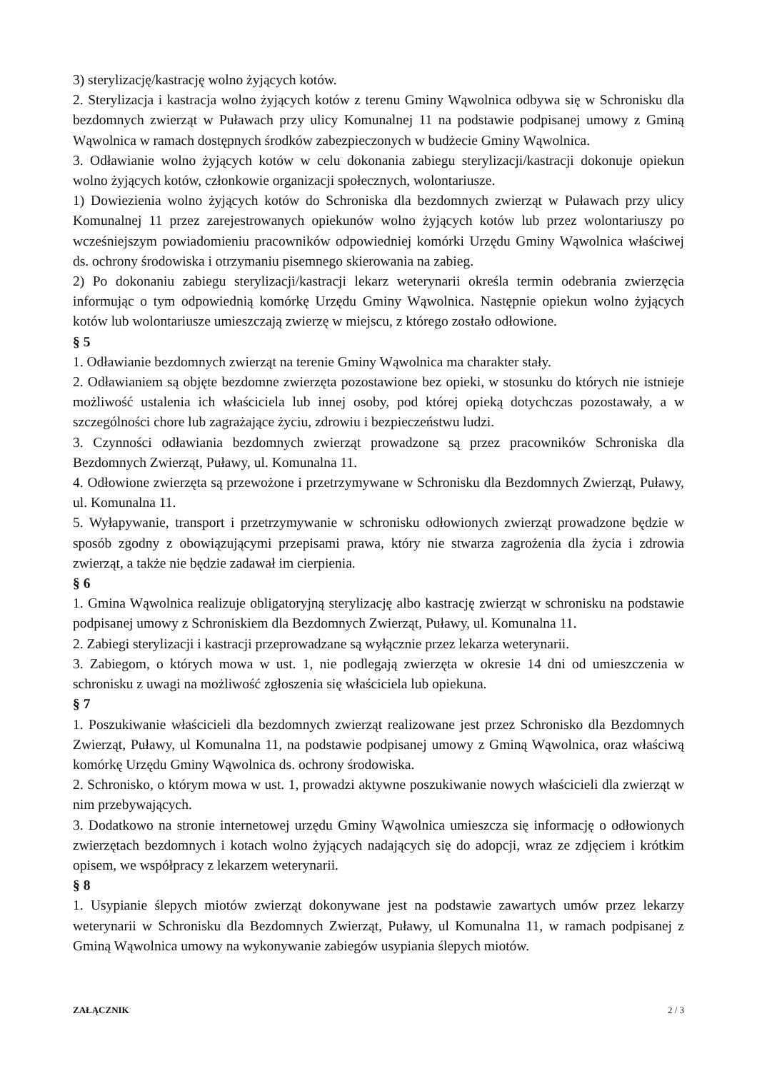3) sterylizację/kastrację wolno żyjących kotów.
2. Sterylizacja i kastracja wolno żyjących kotów z terenu Gminy Wąwolnica odbywa się w Schronisku dla bezdomnych zwierząt w Puławach przy ulicy Komunalnej 11 na podstawie podpisanej umowy z Gminą Wąwolnica w ramach dostępnych środków zabezpieczonych w budżecie Gminy Wąwolnica.
3. Odławianie wolno żyjących kotów w celu dokonania zabiegu sterylizacji/kastracji dokonuje opiekun wolno żyjących kotów, członkowie organizacji społecznych, wolontariusze.
1) Dowiezienia wolno żyjących kotów do Schroniska dla bezdomnych zwierząt w Puławach przy ulicy Komunalnej 11 przez zarejestrowanych opiekunów wolno żyjących kotów lub przez wolontariuszy po wcześniejszym powiadomieniu pracowników odpowiedniej komórki Urzędu Gminy Wąwolnica właściwej ds. ochrony środowiska i otrzymaniu pisemnego skierowania na zabieg.
2) Po dokonaniu zabiegu sterylizacji/kastracji lekarz weterynarii określa termin odebrania zwierzęcia informując o tym odpowiednią komórkę Urzędu Gminy Wąwolnica. Następnie opiekun wolno żyjących kotów lub wolontariusze umieszczają zwierzę w miejscu, z którego zostało odłowione.
§ 5
1. Odławianie bezdomnych zwierząt na terenie Gminy Wąwolnica ma charakter stały.
2. Odławianiem są objęte bezdomne zwierzęta pozostawione bez opieki, w stosunku do których nie istnieje możliwość ustalenia ich właściciela lub innej osoby, pod której opieką dotychczas pozostawały, a w szczególności chore lub zagrażające życiu, zdrowiu i bezpieczeństwu ludzi.
3. Czynności odławiania bezdomnych zwierząt prowadzone są przez pracowników Schroniska dla Bezdomnych Zwierząt, Puławy, ul. Komunalna 11.
4. Odłowione zwierzęta są przewożone i przetrzymywane w Schronisku dla Bezdomnych Zwierząt, Puławy, ul. Komunalna 11.
5. Wyłapywanie, transport i przetrzymywanie w schronisku odłowionych zwierząt prowadzone będzie w sposób zgodny z obowiązującymi przepisami prawa, który nie stwarza zagrożenia dla życia i zdrowia zwierząt, a także nie będzie zadawał im cierpienia.
§ 6
1. Gmina Wąwolnica realizuje obligatoryjną sterylizację albo kastrację zwierząt w schronisku na podstawie podpisanej umowy z Schroniskiem dla Bezdomnych Zwierząt, Puławy, ul. Komunalna 11.
2. Zabiegi sterylizacji i kastracji przeprowadzane są wyłącznie przez lekarza weterynarii.
3. Zabiegom, o których mowa w ust. 1, nie podlegają zwierzęta w okresie 14 dni od umieszczenia w schronisku z uwagi na możliwość zgłoszenia się właściciela lub opiekuna.
§ 7
1. Poszukiwanie właścicieli dla bezdomnych zwierząt realizowane jest przez Schronisko dla Bezdomnych Zwierząt, Puławy, ul Komunalna 11, na podstawie podpisanej umowy z Gminą Wąwolnica, oraz właściwą komórkę Urzędu Gminy Wąwolnica ds. ochrony środowiska.
2. Schronisko, o którym mowa w ust. 1, prowadzi aktywne poszukiwanie nowych właścicieli dla zwierząt w nim przebywających.
3. Dodatkowo na stronie internetowej urzędu Gminy Wąwolnica umieszcza się informację o odłowionych zwierzętach bezdomnych i kotach wolno żyjących nadających się do adopcji, wraz ze zdjęciem i krótkim opisem, we współpracy z lekarzem weterynarii.
§ 8
1. Usypianie ślepych miotów zwierząt dokonywane jest na podstawie zawartych umów przez lekarzy weterynarii w Schronisku dla Bezdomnych Zwierząt, Puławy, ul Komunalna 11, w ramach podpisanej z Gminą Wąwolnica umowy na wykonywanie zabiegów usypiania ślepych miotów.
ZAŁĄCZNIK 2 / 3